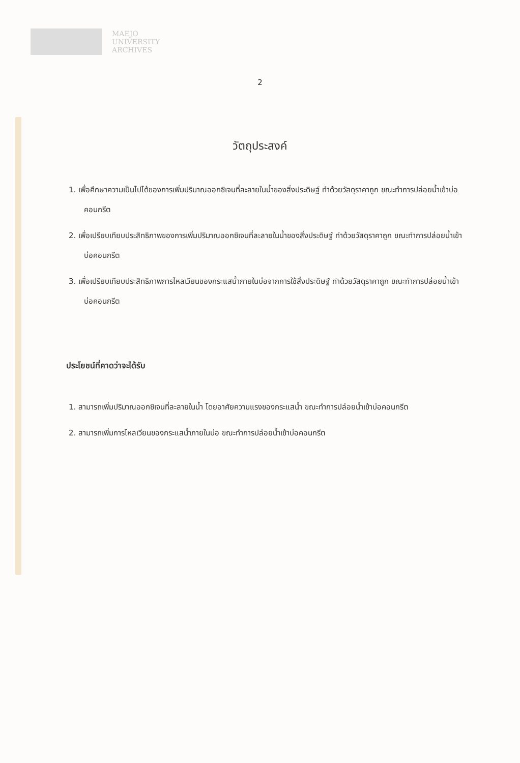MAEJO
UNIVERSITY
ARCHIVES
2
วัตถุประสงค์
1. เพื่อศึกษาความเป็นไปได้ของการเพิ่มปริมาณออกซิเจนที่ละลายในน้ำของสิ่งประดิษฐ์ ทำด้วยวัสดุราคาถูก ขณะทำการปล่อยน้ำเข้าบ่อคอนกรีต
2. เพื่อเปรียบเทียบประสิทธิภาพของการเพิ่มปริมาณออกซิเจนที่ละลายในน้ำของสิ่งประดิษฐ์ ทำด้วยวัสดุราคาถูก ขณะทำการปล่อยน้ำเข้าบ่อคอนกรีต
3. เพื่อเปรียบเทียบประสิทธิภาพการไหลเวียนของกระแสน้ำภายในบ่อจากการใช้สิ่งประดิษฐ์ ทำด้วยวัสดุราคาถูก ขณะทำการปล่อยน้ำเข้าบ่อคอนกรีต
ประโยชน์ที่คาดว่าจะได้รับ
1. สามารถเพิ่มปริมาณออกซิเจนที่ละลายในน้ำ โดยอาศัยความแรงของกระแสน้ำ ขณะทำการปล่อยน้ำเข้าบ่อคอนกรีต
2. สามารถเพิ่มการไหลเวียนของกระแสน้ำภายในบ่อ ขณะทำการปล่อยน้ำเข้าบ่อคอนกรีต